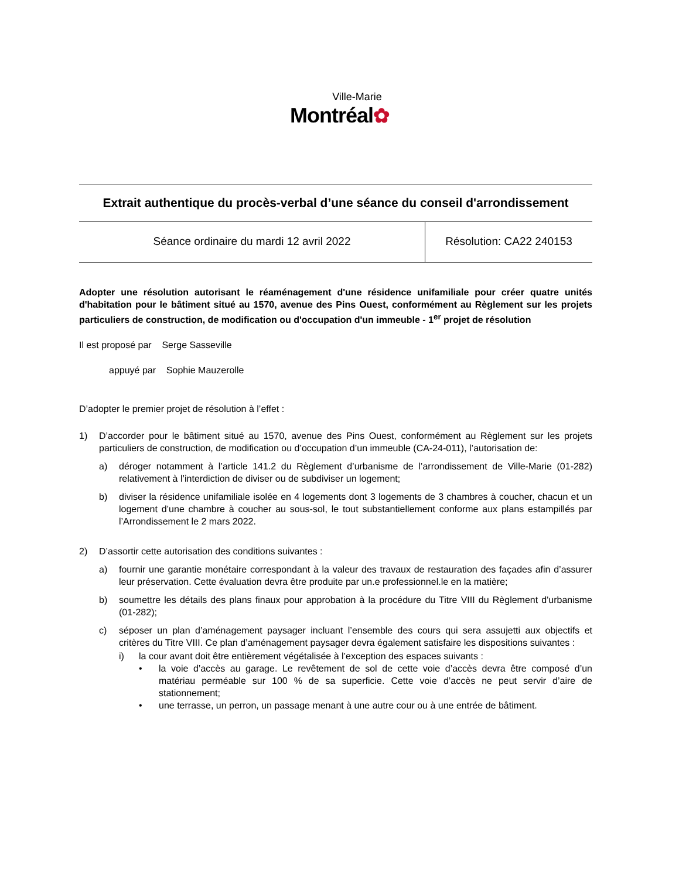Ville-Marie
Montréal✿
Extrait authentique du procès-verbal d’une séance du conseil d'arrondissement
| Séance ordinaire du mardi 12 avril 2022 | Résolution: CA22 240153 |
Adopter une résolution autorisant le réaménagement d'une résidence unifamiliale pour créer quatre unités d'habitation pour le bâtiment situé au 1570, avenue des Pins Ouest, conformément au Règlement sur les projets particuliers de construction, de modification ou d'occupation d'un immeuble - 1<sup>er</sup> projet de résolution
Il est proposé par Serge Sasseville
appuyé par Sophie Mauzerolle
D’adopter le premier projet de résolution à l’effet :
1) D’accorder pour le bâtiment situé au 1570, avenue des Pins Ouest, conformément au Règlement sur les projets particuliers de construction, de modification ou d’occupation d’un immeuble (CA-24-011), l’autorisation de:
a) déroger notamment à l’article 141.2 du Règlement d’urbanisme de l’arrondissement de Ville-Marie (01-282) relativement à l’interdiction de diviser ou de subdiviser un logement;
b) diviser la résidence unifamiliale isolée en 4 logements dont 3 logements de 3 chambres à coucher, chacun et un logement d’une chambre à coucher au sous-sol, le tout substantiellement conforme aux plans estampillés par l’Arrondissement le 2 mars 2022.
2) D’assortir cette autorisation des conditions suivantes :
a) fournir une garantie monétaire correspondant à la valeur des travaux de restauration des façades afin d’assurer leur préservation. Cette évaluation devra être produite par un.e professionnel.le en la matière;
b) soumettre les détails des plans finaux pour approbation à la procédure du Titre VIII du Règlement d'urbanisme (01-282);
c) séposer un plan d’aménagement paysager incluant l’ensemble des cours qui sera assujetti aux objectifs et critères du Titre VIII. Ce plan d’aménagement paysager devra également satisfaire les dispositions suivantes :
i) la cour avant doit être entièrement végétalisée à l’exception des espaces suivants :
• la voie d’accès au garage. Le revêtement de sol de cette voie d’accès devra être composé d’un matériau perméable sur 100 % de sa superficie. Cette voie d’accès ne peut servir d’aire de stationnement;
• une terrasse, un perron, un passage menant à une autre cour ou à une entrée de bâtiment.